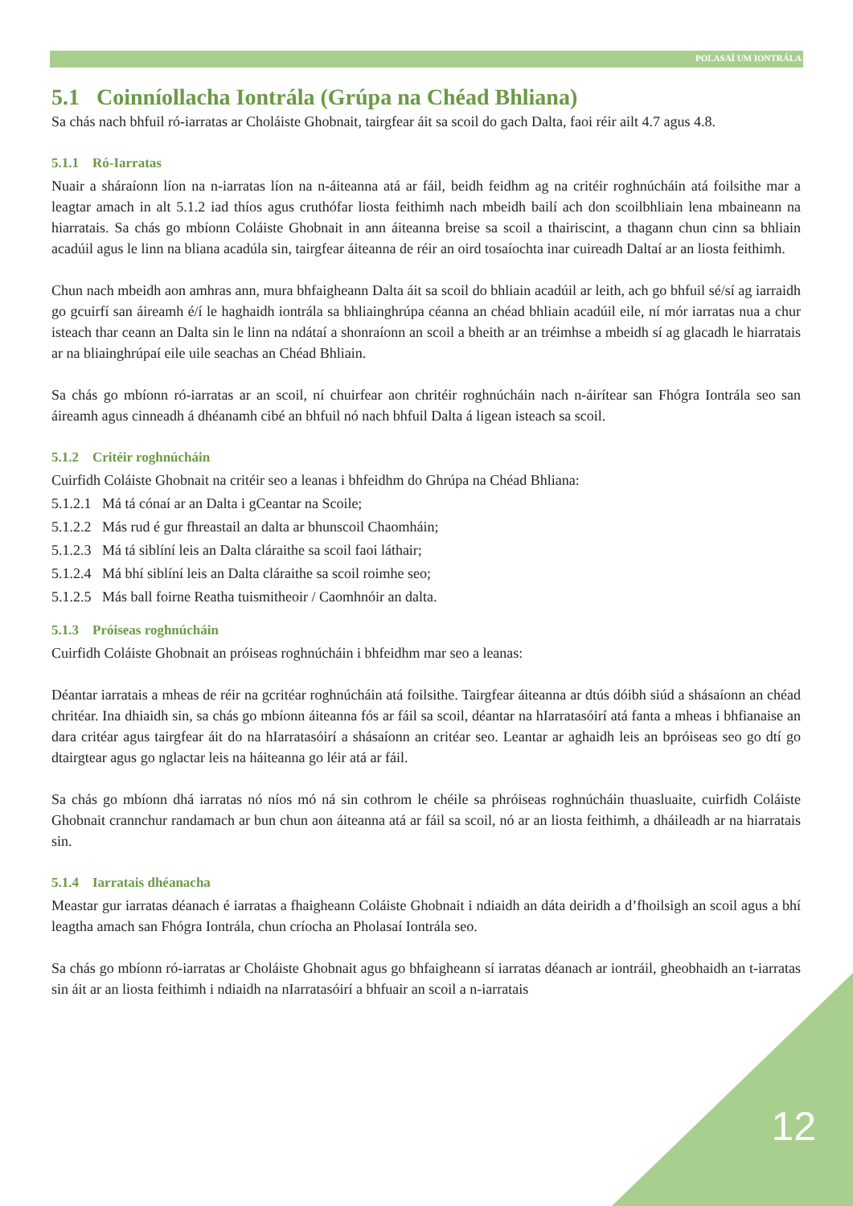POLASAÍ UM IONTRÁLA
5.1 Coinníollacha Iontrála (Grúpa na Chéad Bhliana)
Sa chás nach bhfuil ró-iarratas ar Choláiste Ghobnait, tairgfear áit sa scoil do gach Dalta, faoi réir ailt 4.7 agus 4.8.
5.1.1 Ró-Iarratas
Nuair a sháraíonn líon na n-iarratas líon na n-áiteanna atá ar fáil, beidh feidhm ag na critéir roghnúcháin atá foilsithe mar a leagtar amach in alt 5.1.2 iad thíos agus cruthófar liosta feithimh nach mbeidh bailí ach don scoilbhliain lena mbaineann na hiarratais. Sa chás go mbíonn Coláiste Ghobnait in ann áiteanna breise sa scoil a thairiscint, a thagann chun cinn sa bhliain acadúil agus le linn na bliana acadúla sin, tairgfear áiteanna de réir an oird tosaíochta inar cuireadh Daltaí ar an liosta feithimh.
Chun nach mbeidh aon amhras ann, mura bhfaigheann Dalta áit sa scoil do bhliain acadúil ar leith, ach go bhfuil sé/sí ag iarraidh go gcuirfí san áireamh é/í le haghaidh iontrála sa bhliainghrúpa céanna an chéad bhliain acadúil eile, ní mór iarratas nua a chur isteach thar ceann an Dalta sin le linn na ndátaí a shonraíonn an scoil a bheith ar an tréimhse a mbeidh sí ag glacadh le hiarratais ar na bliainghrúpaí eile uile seachas an Chéad Bhliain.
Sa chás go mbíonn ró-iarratas ar an scoil, ní chuirfear aon chritéir roghnúcháin nach n-áirítear san Fhógra Iontrála seo san áireamh agus cinneadh á dhéanamh cibé an bhfuil nó nach bhfuil Dalta á ligean isteach sa scoil.
5.1.2 Critéir roghnúcháin
Cuirfidh Coláiste Ghobnait na critéir seo a leanas i bhfeidhm do Ghrúpa na Chéad Bhliana:
5.1.2.1 Má tá cónaí ar an Dalta i gCeantar na Scoile;
5.1.2.2 Más rud é gur fhreastail an dalta ar bhunscoil Chaomháin;
5.1.2.3 Má tá siblíní leis an Dalta cláraithe sa scoil faoi láthair;
5.1.2.4 Má bhí siblíní leis an Dalta cláraithe sa scoil roimhe seo;
5.1.2.5 Más ball foirne Reatha tuismitheoir / Caomhnóir an dalta.
5.1.3 Próiseas roghnúcháin
Cuirfidh Coláiste Ghobnait an próiseas roghnúcháin i bhfeidhm mar seo a leanas:
Déantar iarratais a mheas de réir na gcritéar roghnúcháin atá foilsithe. Tairgfear áiteanna ar dtús dóibh siúd a shásaíonn an chéad chritéar. Ina dhiaidh sin, sa chás go mbíonn áiteanna fós ar fáil sa scoil, déantar na hIarratasóirí atá fanta a mheas i bhfianaise an dara critéar agus tairgfear áit do na hIarratasóirí a shásaíonn an critéar seo. Leantar ar aghaidh leis an bpróiseas seo go dtí go dtairgtear agus go nglactar leis na háiteanna go léir atá ar fáil.
Sa chás go mbíonn dhá iarratas nó níos mó ná sin cothrom le chéile sa phróiseas roghnúcháin thuasluaite, cuirfidh Coláiste Ghobnait crannchur randamach ar bun chun aon áiteanna atá ar fáil sa scoil, nó ar an liosta feithimh, a dháileadh ar na hiarratais sin.
5.1.4 Iarratais dhéanacha
Meastar gur iarratas déanach é iarratas a fhaigheann Coláiste Ghobnait i ndiaidh an dáta deiridh a d’fhoilsigh an scoil agus a bhí leagtha amach san Fhógra Iontrála, chun críocha an Pholasaí Iontrála seo.
Sa chás go mbíonn ró-iarratas ar Choláiste Ghobnait agus go bhfaigheann sí iarratas déanach ar iontráil, gheobhaidh an t-iarratas sin áit ar an liosta feithimh i ndiaidh na nIarratasóirí a bhfuair an scoil a n-iarratais
12